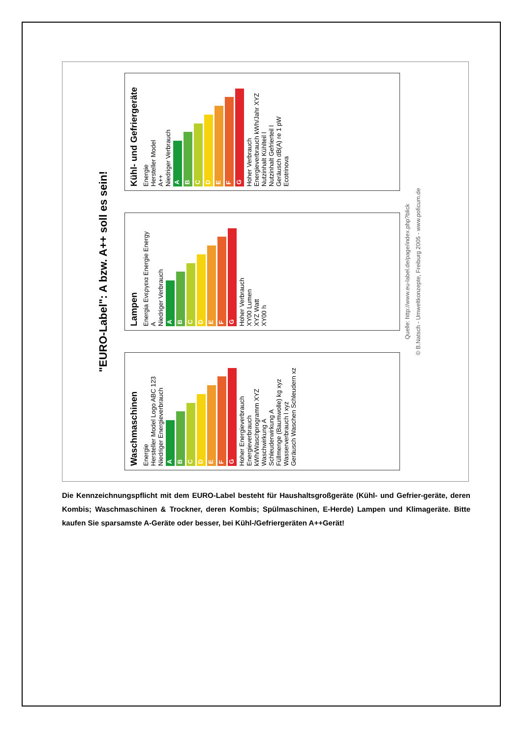"EURO-Label": A bzw. A++ soll es sein!
Waschmaschinen
Energie
Hersteller Model Logo ABC 123
Niedriger Energieverbrauch
A
B
C
D
E
F
G
Hoher Energieverbrauch
Energieverbrauch kWh/Waschprogramm XYZ
Waschwirkung A
Schleuderwirkung A
Füllmenge (Baumwolle) kg xyz
Wasserverbrauch l xyz
Geräusch Waschen Schleudern xz
Lampen
Energia Ενεργεια Energie Energy
A
Niedriger Verbrauch
A
B
C
D
E
F
G
Hoher Verbrauch
XY00 Lumen
XYZ Watt
XY00 h
Kühl- und Gefriergeräte
Energie
Hersteller Model
A++
Niedriger Verbrauch
A
B
C
D
E
F
G
Hoher Verbrauch
Energieverbrauch kWh/Jahr XYZ
Nutzinhalt Kühlteil l
Nutzinhalt Gefrierteil l
Geräusch dB(A) re 1 pW
Ecotrinova
Quelle: http://www.eu-label.de/page/index.php?blick
© B.Natsch - Umweltkonzepte, Freiburg 2005 - www.poficum.de
Die Kennzeichnungspflicht mit dem EURO-Label besteht für Haushaltsgroßgeräte (Kühl- und Gefrier-geräte, deren Kombis; Waschmaschinen & Trockner, deren Kombis; Spülmaschinen, E-Herde) Lampen und Klimageräte. Bitte kaufen Sie sparsamste A-Geräte oder besser, bei Kühl-/Gefriergeräten A++Gerät!